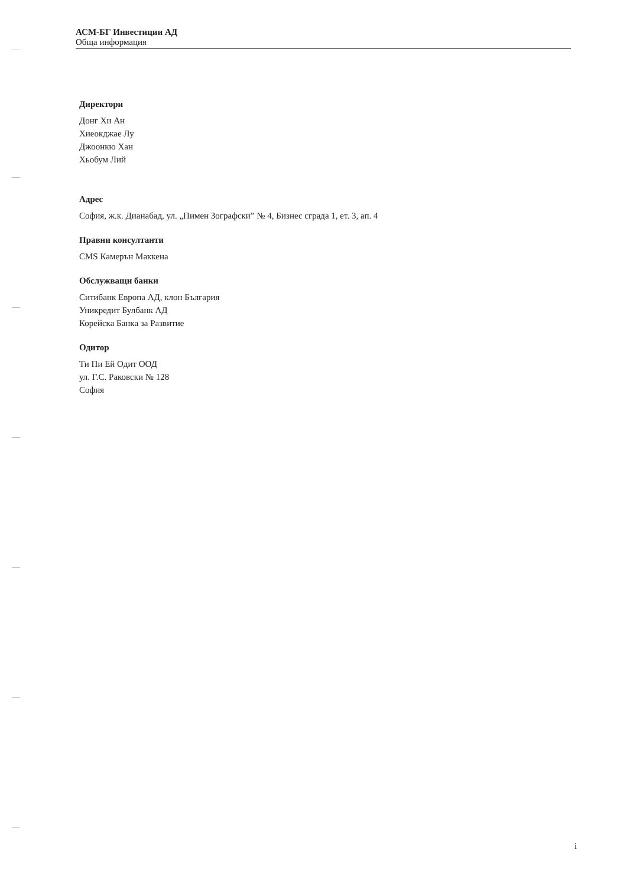АСМ-БГ Инвестиции АД
Обща информация
Директори
Донг Хи Ан
Хиеокджае Лу
Джоонкю Хан
Хьобум Лий
Адрес
София, ж.к. Дианабад, ул. „Пимен Зографски” № 4, Бизнес сграда 1, ет. 3, ап. 4
Правни консултанти
CMS Камерън Маккена
Обслужващи банки
Ситибанк Европа АД, клон България
Уникредит Булбанк АД
Корейска Банка за Развитие
Одитор
Ти Пи Ей Одит ООД
ул. Г.С. Раковски № 128
София
i